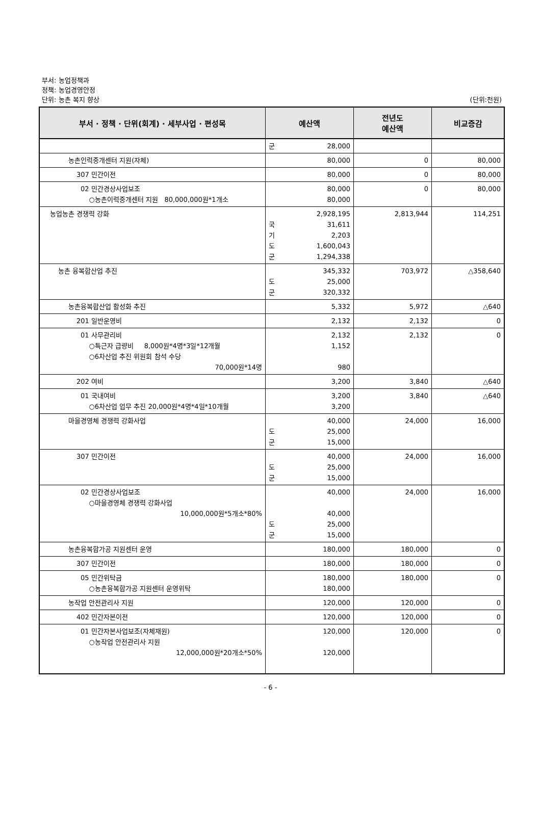부서: 농업정책과
정책: 농업경영안정
단위: 농촌 복지 향상 (단위:천원)
| 부서 · 정책 · 단위(회계) · 세부사업 · 편성목 | 예산액 | 전년도 예산액 | 비교증감 |
| --- | --- | --- | --- |
| | 군 28,000 | | |
| 농촌인력중개센터 지원(자체) | 80,000 | 0 | 80,000 |
| 307 민간이전 | 80,000 | 0 | 80,000 |
| 02 민간경상사업보조 ○농촌이력중개센터 지원 80,000,000원*1개소 | 80,000 80,000 | 0 | 80,000 |
| 농업농촌 경쟁력 강화 | 2,928,195 국 31,611 기 2,203 도 1,600,043 군 1,294,338 | 2,813,944 | 114,251 |
| 농촌 융복합산업 추진 | 345,332 도 25,000 군 320,332 | 703,972 | △358,640 |
| 농촌융복합산업 활성화 추진 | 5,332 | 5,972 | △640 |
| 201 일반운영비 | 2,132 | 2,132 | 0 |
| 01 사무관리비 ○특근자 급량비 8,000원*4명*3일*12개월 ○6차산업 추진 위원회 참석 수당 70,000원*14명 | 2,132 1,152 980 | 2,132 | 0 |
| 202 여비 | 3,200 | 3,840 | △640 |
| 01 국내여비 ○6차산업 업무 추진 20,000원*4명*4일*10개월 | 3,200 3,200 | 3,840 | △640 |
| 마을경영체 경쟁력 강화사업 | 40,000 도 25,000 군 15,000 | 24,000 | 16,000 |
| 307 민간이전 | 40,000 도 25,000 군 15,000 | 24,000 | 16,000 |
| 02 민간경상사업보조 ○마을경영체 경쟁력 강화사업 10,000,000원*5개소*80% | 40,000 40,000 도 25,000 군 15,000 | 24,000 | 16,000 |
| 농촌융복합가공 지원센터 운영 | 180,000 | 180,000 | 0 |
| 307 민간이전 | 180,000 | 180,000 | 0 |
| 05 민간위탁금 ○농촌융복합가공 지원센터 운영위탁 | 180,000 180,000 | 180,000 | 0 |
| 농작업 안전관리사 지원 | 120,000 | 120,000 | 0 |
| 402 민간자본이전 | 120,000 | 120,000 | 0 |
| 01 민간자본사업보조(자체재원) ○농작업 안전관리사 지원 12,000,000원*20개소*50% | 120,000 120,000 | 120,000 | 0 |
- 6 -